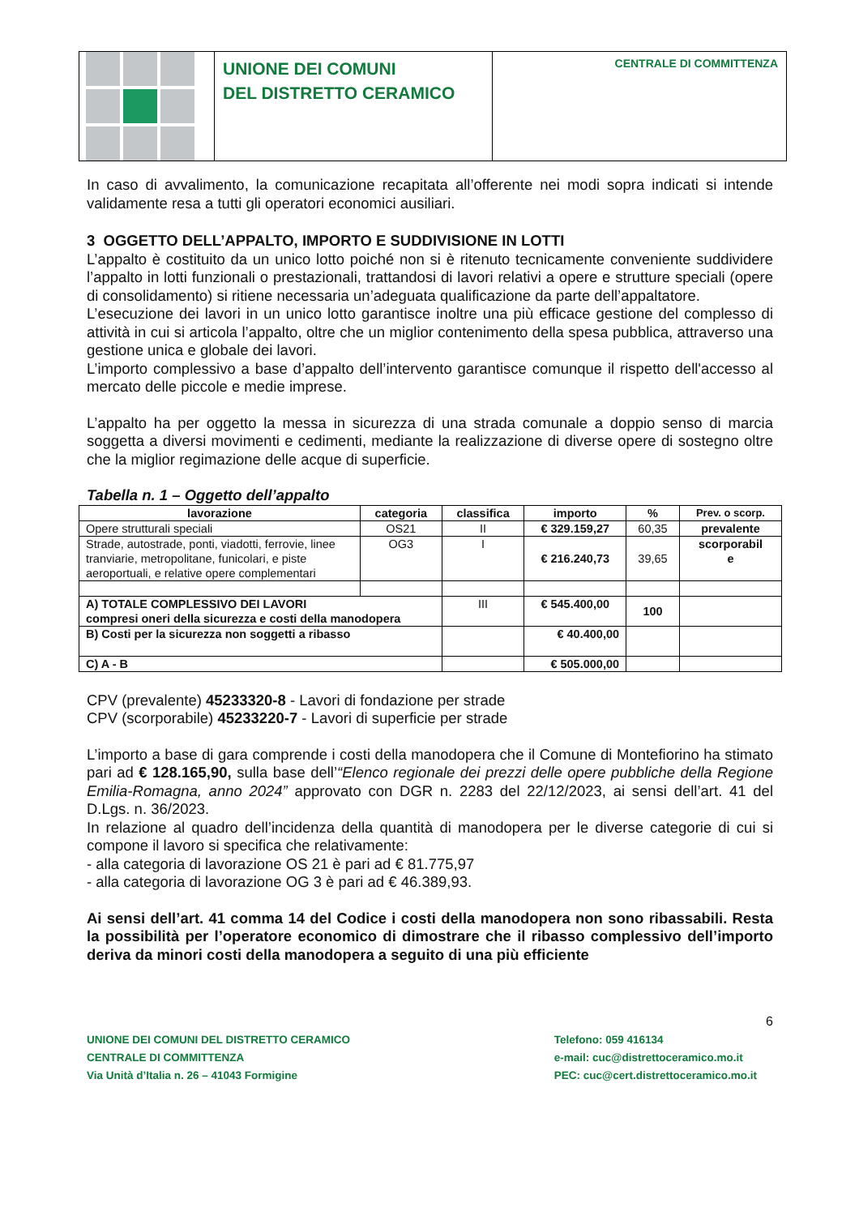UNIONE DEI COMUNI
DEL DISTRETTO CERAMICO
CENTRALE DI COMMITTENZA
In caso di avvalimento, la comunicazione recapitata all’offerente nei modi sopra indicati si intende validamente resa a tutti gli operatori economici ausiliari.
3 OGGETTO DELL’APPALTO, IMPORTO E SUDDIVISIONE IN LOTTI
L’appalto è costituito da un unico lotto poiché non si è ritenuto tecnicamente conveniente suddividere l’appalto in lotti funzionali o prestazionali, trattandosi di lavori relativi a opere e strutture speciali (opere di consolidamento) si ritiene necessaria un’adeguata qualificazione da parte dell’appaltatore.
L’esecuzione dei lavori in un unico lotto garantisce inoltre una più efficace gestione del complesso di attività in cui si articola l’appalto, oltre che un miglior contenimento della spesa pubblica, attraverso una gestione unica e globale dei lavori.
L’importo complessivo a base d’appalto dell’intervento garantisce comunque il rispetto dell'accesso al mercato delle piccole e medie imprese.
L’appalto ha per oggetto la messa in sicurezza di una strada comunale a doppio senso di marcia soggetta a diversi movimenti e cedimenti, mediante la realizzazione di diverse opere di sostegno oltre che la miglior regimazione delle acque di superficie.
Tabella n. 1 – Oggetto dell’appalto
| lavorazione | categoria | classifica | importo | % | Prev. o scorp. |
| --- | --- | --- | --- | --- | --- |
| Opere strutturali speciali | OS21 | II | € 329.159,27 | 60,35 | prevalente |
| Strade, autostrade, ponti, viadotti, ferrovie, linee tranviarie, metropolitane, funicolari, e piste aeroportuali, e relative opere complementari | OG3 | I | € 216.240,73 | 39,65 | scorporabil e |
| A) TOTALE COMPLESSIVO DEI LAVORI compresi oneri della sicurezza e costi della manodopera | | III | € 545.400,00 | 100 | |
| B) Costi per la sicurezza non soggetti a ribasso | | | € 40.400,00 | | |
| C) A - B | | | € 505.000,00 | | |
CPV (prevalente) 45233320-8 - Lavori di fondazione per strade
CPV (scorporabile) 45233220-7 - Lavori di superficie per strade
L’importo a base di gara comprende i costi della manodopera che il Comune di Montefiorino ha stimato pari ad € 128.165,90, sulla base dell’“Elenco regionale dei prezzi delle opere pubbliche della Regione Emilia-Romagna, anno 2024” approvato con DGR n. 2283 del 22/12/2023, ai sensi dell’art. 41 del D.Lgs. n. 36/2023.
In relazione al quadro dell’incidenza della quantità di manodopera per le diverse categorie di cui si compone il lavoro si specifica che relativamente:
- alla categoria di lavorazione OS 21 è pari ad € 81.775,97
- alla categoria di lavorazione OG 3 è pari ad € 46.389,93.
Ai sensi dell’art. 41 comma 14 del Codice i costi della manodopera non sono ribassabili. Resta la possibilità per l’operatore economico di dimostrare che il ribasso complessivo dell’importo deriva da minori costi della manodopera a seguito di una più efficiente
6
UNIONE DEI COMUNI DEL DISTRETTO CERAMICO
CENTRALE DI COMMITTENZA
Via Unità d’Italia n. 26 – 41043 Formigine
Telefono: 059 416134
e-mail: cuc@distrettoceramico.mo.it
PEC: cuc@cert.distrettoceramico.mo.it